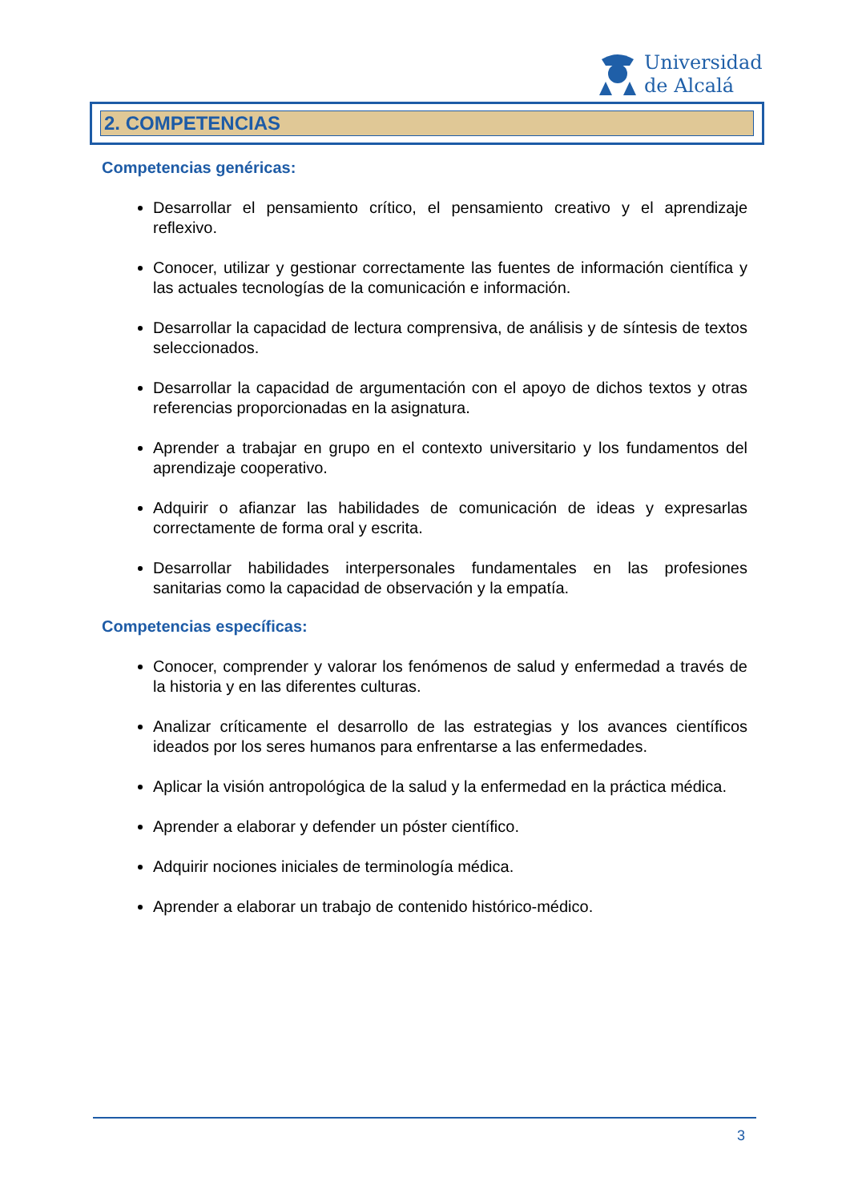Universidad
de Alcalá
2. COMPETENCIAS
Competencias genéricas:
Desarrollar el pensamiento crítico, el pensamiento creativo y el aprendizaje reflexivo.
Conocer, utilizar y gestionar correctamente las fuentes de información científica y las actuales tecnologías de la comunicación e información.
Desarrollar la capacidad de lectura comprensiva, de análisis y de síntesis de textos seleccionados.
Desarrollar la capacidad de argumentación con el apoyo de dichos textos y otras referencias proporcionadas en la asignatura.
Aprender a trabajar en grupo en el contexto universitario y los fundamentos del aprendizaje cooperativo.
Adquirir o afianzar las habilidades de comunicación de ideas y expresarlas correctamente de forma oral y escrita.
Desarrollar habilidades interpersonales fundamentales en las profesiones sanitarias como la capacidad de observación y la empatía.
Competencias específicas:
Conocer, comprender y valorar los fenómenos de salud y enfermedad a través de la historia y en las diferentes culturas.
Analizar críticamente el desarrollo de las estrategias y los avances científicos ideados por los seres humanos para enfrentarse a las enfermedades.
Aplicar la visión antropológica de la salud y la enfermedad en la práctica médica.
Aprender a elaborar y defender un póster científico.
Adquirir nociones iniciales de terminología médica.
Aprender a elaborar un trabajo de contenido histórico-médico.
3